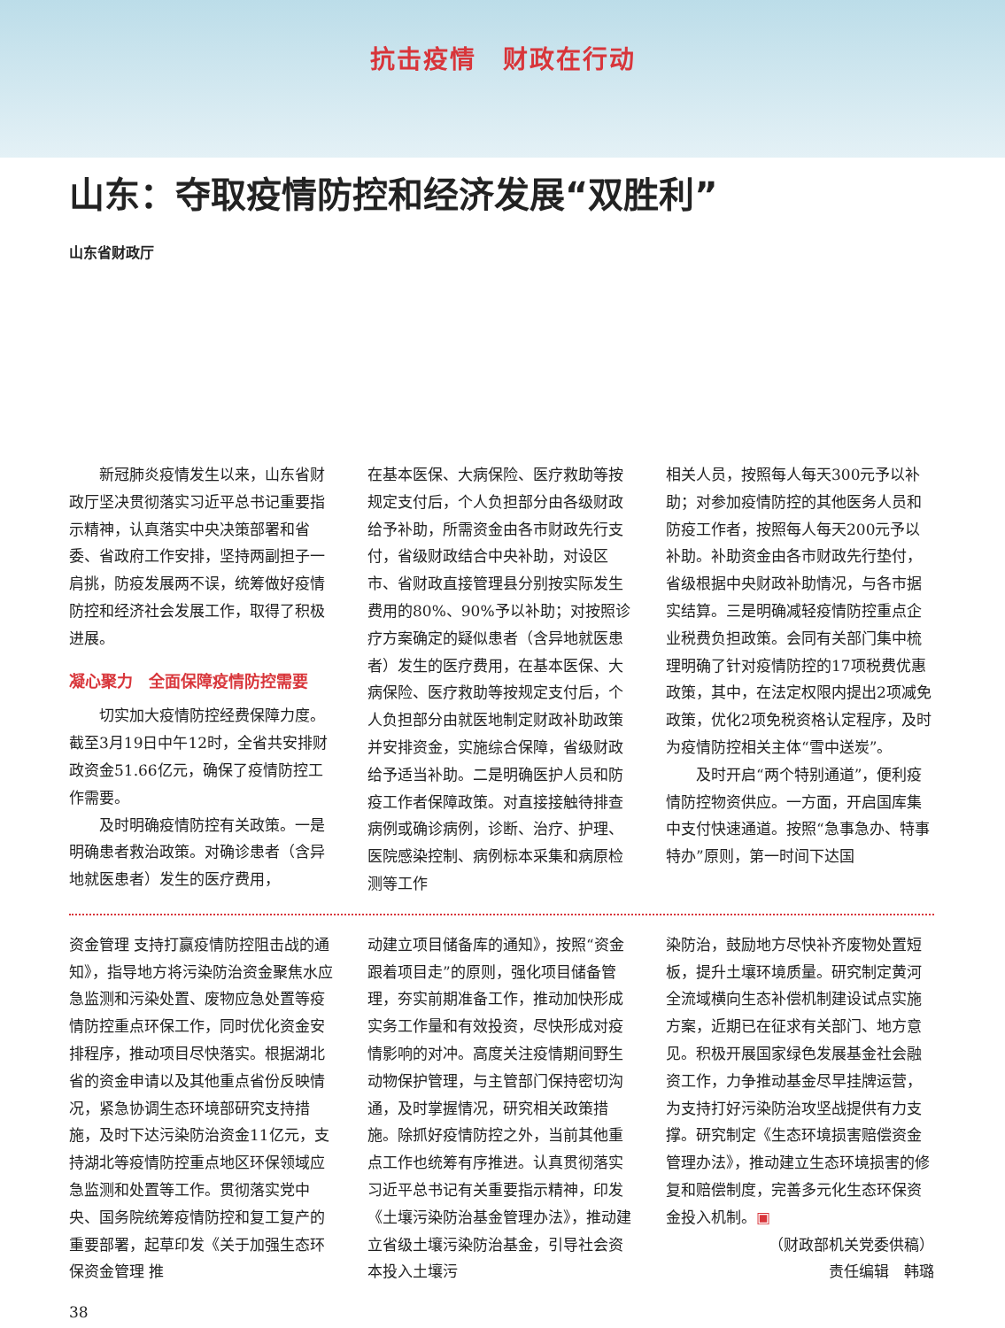抗击疫情　财政在行动
山东：夺取疫情防控和经济发展“双胜利”
山东省财政厅
新冠肺炎疫情发生以来，山东省财政厅坚决贯彻落实习近平总书记重要指示精神，认真落实中央决策部署和省委、省政府工作安排，坚持两副担子一肩挑，防疫发展两不误，统筹做好疫情防控和经济社会发展工作，取得了积极进展。
凝心聚力　全面保障疫情防控需要
切实加大疫情防控经费保障力度。截至3月19日中午12时，全省共安排财政资金51.66亿元，确保了疫情防控工作需要。
及时明确疫情防控有关政策。一是明确患者救治政策。对确诊患者（含异地就医患者）发生的医疗费用，
在基本医保、大病保险、医疗救助等按规定支付后，个人负担部分由各级财政给予补助，所需资金由各市财政先行支付，省级财政结合中央补助，对设区市、省财政直接管理县分别按实际发生费用的80%、90%予以补助；对按照诊疗方案确定的疑似患者（含异地就医患者）发生的医疗费用，在基本医保、大病保险、医疗救助等按规定支付后，个人负担部分由就医地制定财政补助政策并安排资金，实施综合保障，省级财政给予适当补助。二是明确医护人员和防疫工作者保障政策。对直接接触待排查病例或确诊病例，诊断、治疗、护理、医院感染控制、病例标本采集和病原检测等工作
相关人员，按照每人每天300元予以补助；对参加疫情防控的其他医务人员和防疫工作者，按照每人每天200元予以补助。补助资金由各市财政先行垫付，省级根据中央财政补助情况，与各市据实结算。三是明确减轻疫情防控重点企业税费负担政策。会同有关部门集中梳理明确了针对疫情防控的17项税费优惠政策，其中，在法定权限内提出2项减免政策，优化2项免税资格认定程序，及时为疫情防控相关主体“雪中送炭”。
及时开启“两个特别通道”，便利疫情防控物资供应。一方面，开启国库集中支付快速通道。按照“急事急办、特事特办”原则，第一时间下达国
资金管理 支持打赢疫情防控阻击战的通知》，指导地方将污染防治资金聚焦水应急监测和污染处置、废物应急处置等疫情防控重点环保工作，同时优化资金安排程序，推动项目尽快落实。根据湖北省的资金申请以及其他重点省份反映情况，紧急协调生态环境部研究支持措施，及时下达污染防治资金11亿元，支持湖北等疫情防控重点地区环保领域应急监测和处置等工作。贯彻落实党中央、国务院统筹疫情防控和复工复产的重要部署，起草印发《关于加强生态环保资金管理 推
动建立项目储备库的通知》，按照“资金跟着项目走”的原则，强化项目储备管理，夯实前期准备工作，推动加快形成实务工作量和有效投资，尽快形成对疫情影响的对冲。高度关注疫情期间野生动物保护管理，与主管部门保持密切沟通，及时掌握情况，研究相关政策措施。除抓好疫情防控之外，当前其他重点工作也统筹有序推进。认真贯彻落实习近平总书记有关重要指示精神，印发《土壤污染防治基金管理办法》，推动建立省级土壤污染防治基金，引导社会资本投入土壤污
染防治，鼓励地方尽快补齐废物处置短板，提升土壤环境质量。研究制定黄河全流域横向生态补偿机制建设试点实施方案，近期已在征求有关部门、地方意见。积极开展国家绿色发展基金社会融资工作，力争推动基金尽早挂牌运营，为支持打好污染防治攻坚战提供有力支撑。研究制定《生态环境损害赔偿资金管理办法》，推动建立生态环境损害的修复和赔偿制度，完善多元化生态环保资金投入机制。▣
（财政部机关党委供稿）
责任编辑　韩璐
38